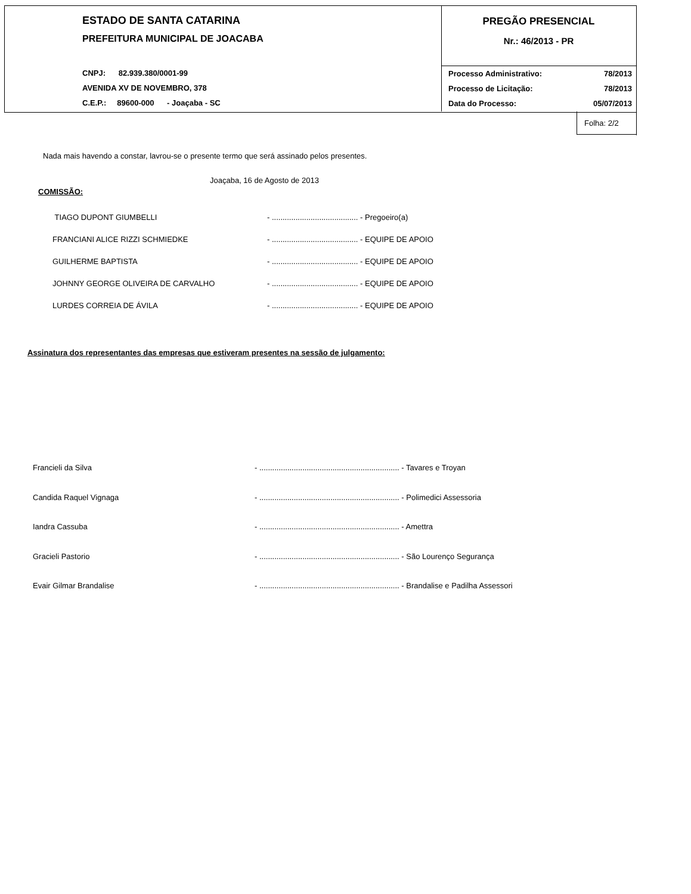ESTADO DE SANTA CATARINA
PREFEITURA MUNICIPAL DE JOACABA
CNPJ: 82.939.380/0001-99
AVENIDA XV DE NOVEMBRO, 378
C.E.P.: 89600-000 - Joaçaba - SC
PREGÃO PRESENCIAL
Nr.: 46/2013 - PR
Processo Administrativo: 78/2013
Processo de Licitação: 78/2013
Data do Processo: 05/07/2013
Folha: 2/2
Nada mais havendo a constar, lavrou-se o presente termo que será assinado pelos presentes.
Joaçaba, 16 de Agosto de 2013
COMISSÃO:
TIAGO DUPONT GIUMBELLI - ........................................ - Pregoeiro(a)
FRANCIANI ALICE RIZZI SCHMIEDKE - ........................................ - EQUIPE DE APOIO
GUILHERME BAPTISTA - ........................................ - EQUIPE DE APOIO
JOHNNY GEORGE OLIVEIRA DE CARVALHO - ........................................ - EQUIPE DE APOIO
LURDES CORREIA DE ÁVILA - ........................................ - EQUIPE DE APOIO
Assinatura dos representantes das empresas que estiveram presentes na sessão de julgamento:
Francieli da Silva - ................................................................. - Tavares e Troyan
Candida Raquel Vignaga - ................................................................. - Polimedici Assessoria
Iandra Cassuba - ................................................................. - Amettra
Gracieli Pastorio - ................................................................. - São Lourenço Segurança
Evair Gilmar Brandalise - ................................................................. - Brandalise e Padilha Assessori